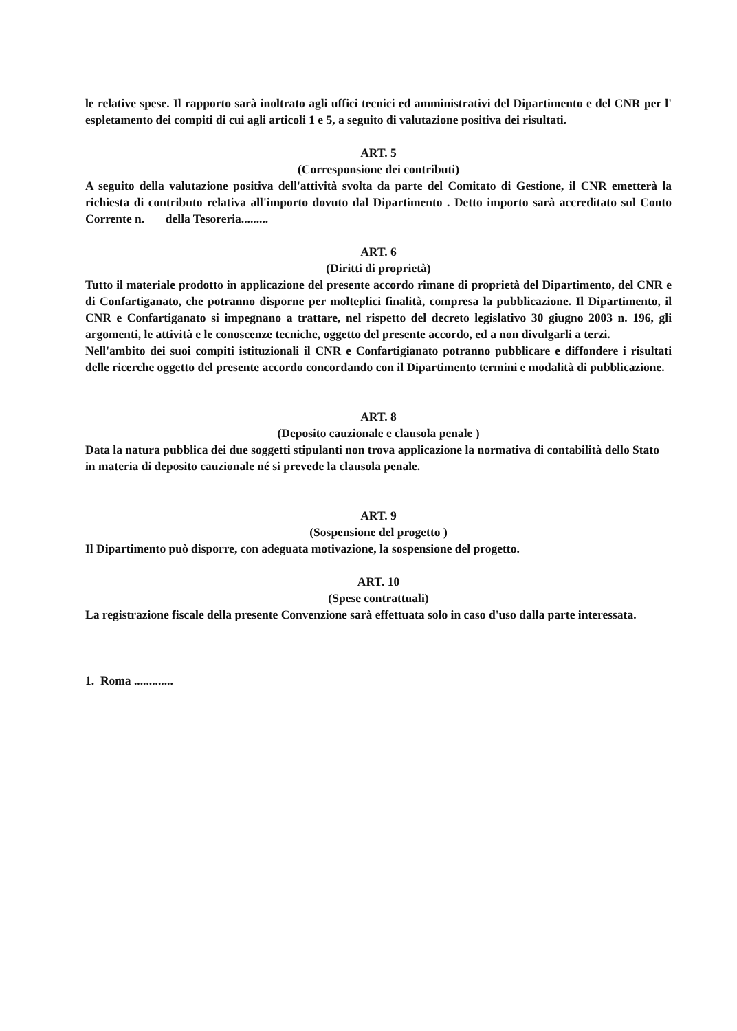le relative spese. Il rapporto sarà inoltrato agli uffici tecnici ed amministrativi del Dipartimento e del CNR per l' espletamento dei compiti di cui agli articoli 1 e 5, a seguito di valutazione positiva dei risultati.
ART. 5
(Corresponsione dei contributi)
A seguito della valutazione positiva dell'attività svolta da parte del Comitato di Gestione, il CNR emetterà la richiesta di contributo relativa all'importo dovuto dal Dipartimento . Detto importo sarà accreditato sul Conto Corrente n. della Tesoreria.........
ART. 6
(Diritti di proprietà)
Tutto il materiale prodotto in applicazione del presente accordo rimane di proprietà del Dipartimento, del CNR e di Confartiganato, che potranno disporne per molteplici finalità, compresa la pubblicazione. Il Dipartimento, il CNR e Confartiganato si impegnano a trattare, nel rispetto del decreto legislativo 30 giugno 2003 n. 196, gli argomenti, le attività e le conoscenze tecniche, oggetto del presente accordo, ed a non divulgarli a terzi.
Nell'ambito dei suoi compiti istituzionali il CNR e Confartigianato potranno pubblicare e diffondere i risultati delle ricerche oggetto del presente accordo concordando con il Dipartimento termini e modalità di pubblicazione.
ART. 8
(Deposito cauzionale e clausola penale )
Data la natura pubblica dei due soggetti stipulanti non trova applicazione la normativa di contabilità dello Stato in materia di deposito cauzionale né si prevede la clausola penale.
ART. 9
(Sospensione del progetto )
Il Dipartimento può disporre, con adeguata motivazione, la sospensione del progetto.
ART. 10
(Spese contrattuali)
La registrazione fiscale della presente Convenzione sarà effettuata solo in caso d'uso dalla parte interessata.
1. Roma .............